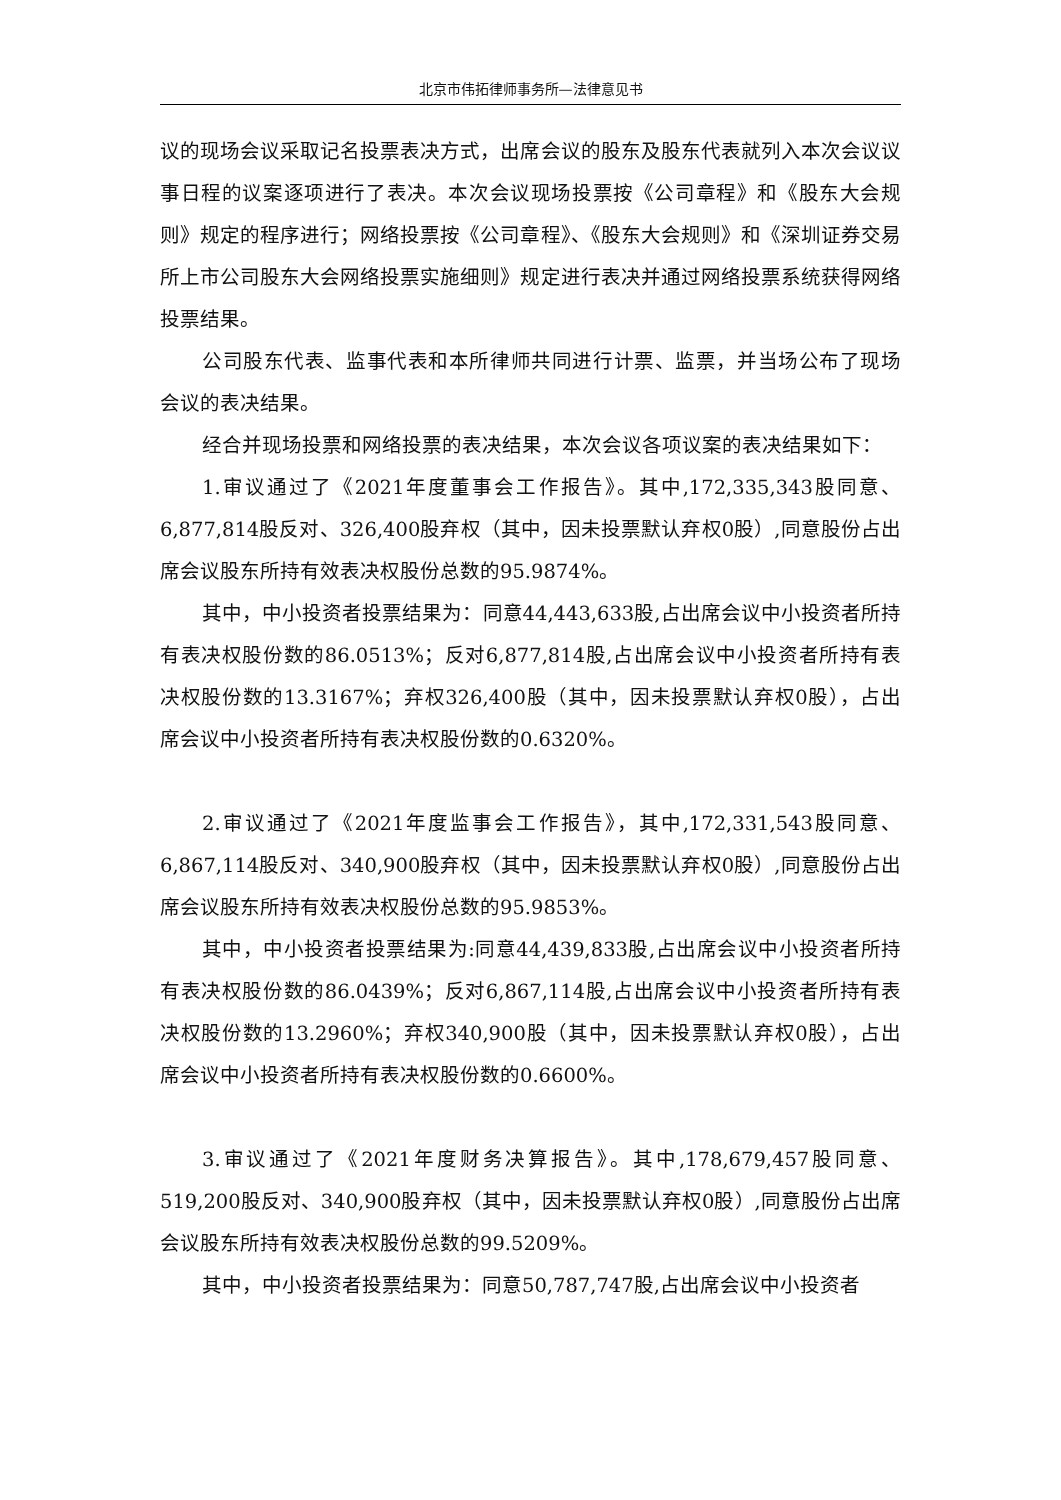北京市伟拓律师事务所—法律意见书
议的现场会议采取记名投票表决方式，出席会议的股东及股东代表就列入本次会议议事日程的议案逐项进行了表决。本次会议现场投票按《公司章程》和《股东大会规则》规定的程序进行；网络投票按《公司章程》、《股东大会规则》和《深圳证券交易所上市公司股东大会网络投票实施细则》规定进行表决并通过网络投票系统获得网络投票结果。
公司股东代表、监事代表和本所律师共同进行计票、监票，并当场公布了现场会议的表决结果。
经合并现场投票和网络投票的表决结果，本次会议各项议案的表决结果如下：
1.审议通过了《2021年度董事会工作报告》。其中,172,335,343股同意、6,877,814股反对、326,400股弃权（其中，因未投票默认弃权0股）,同意股份占出席会议股东所持有效表决权股份总数的95.9874%。
其中，中小投资者投票结果为：同意44,443,633股,占出席会议中小投资者所持有表决权股份数的86.0513%；反对6,877,814股,占出席会议中小投资者所持有表决权股份数的13.3167%；弃权326,400股（其中，因未投票默认弃权0股），占出席会议中小投资者所持有表决权股份数的0.6320%。
2.审议通过了《2021年度监事会工作报告》，其中,172,331,543股同意、6,867,114股反对、340,900股弃权（其中，因未投票默认弃权0股）,同意股份占出席会议股东所持有效表决权股份总数的95.9853%。
其中，中小投资者投票结果为:同意44,439,833股,占出席会议中小投资者所持有表决权股份数的86.0439%；反对6,867,114股,占出席会议中小投资者所持有表决权股份数的13.2960%；弃权340,900股（其中，因未投票默认弃权0股），占出席会议中小投资者所持有表决权股份数的0.6600%。
3.审议通过了《2021年度财务决算报告》。其中,178,679,457股同意、519,200股反对、340,900股弃权（其中，因未投票默认弃权0股）,同意股份占出席会议股东所持有效表决权股份总数的99.5209%。
其中，中小投资者投票结果为：同意50,787,747股,占出席会议中小投资者